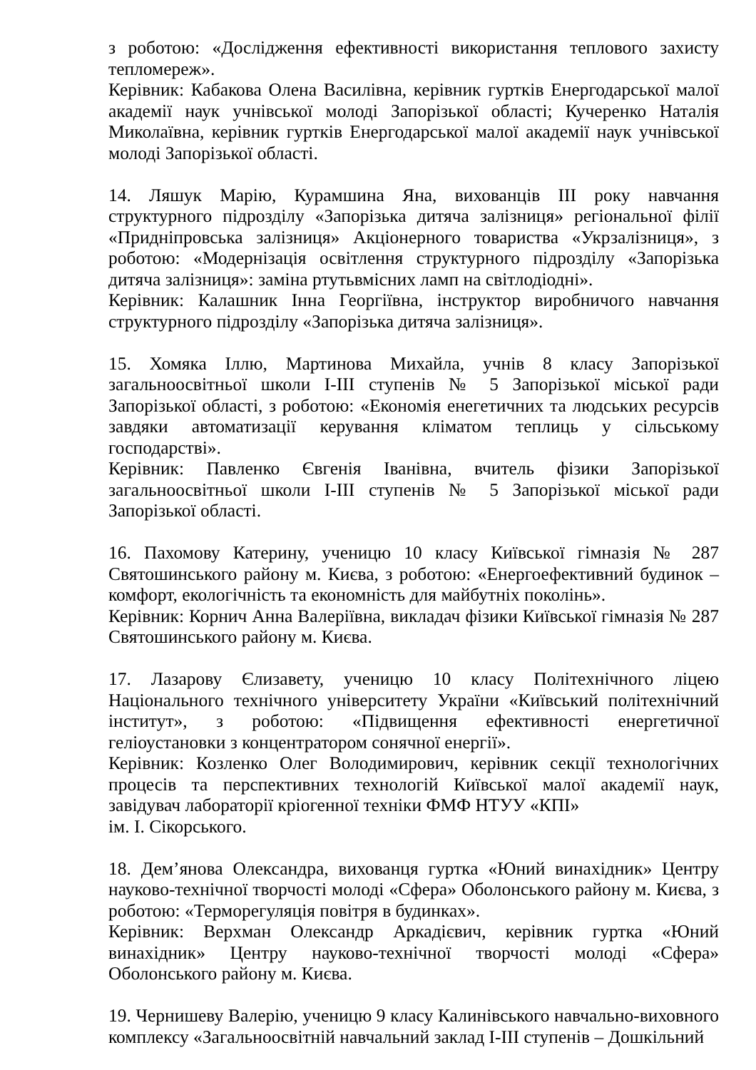з роботою: «Дослідження ефективності використання теплового захисту тепломереж».
Керівник: Кабакова Олена Василівна, керівник гуртків Енергодарської малої академії наук учнівської молоді Запорізької області; Кучеренко Наталія Миколаївна, керівник гуртків Енергодарської малої академії наук учнівської молоді Запорізької області.
14. Ляшук Марію, Курамшина Яна, вихованців III року навчання структурного підрозділу «Запорізька дитяча залізниця» регіональної філії «Придніпровська залізниця» Акціонерного товариства «Укрзалізниця», з роботою: «Модернізація освітлення структурного підрозділу «Запорізька дитяча залізниця»: заміна ртутьвмісних ламп на світлодіодні».
Керівник: Калашник Інна Георгіївна, інструктор виробничого навчання структурного підрозділу «Запорізька дитяча залізниця».
15. Хомяка Іллю, Мартинова Михайла, учнів 8 класу Запорізької загальноосвітньої школи I-III ступенів № 5 Запорізької міської ради Запорізької області, з роботою: «Економія енегетичних та людських ресурсів завдяки автоматизації керування кліматом теплиць у сільському господарстві».
Керівник: Павленко Євгенія Іванівна, вчитель фізики Запорізької загальноосвітньої школи I-III ступенів № 5 Запорізької міської ради Запорізької області.
16. Пахомову Катерину, ученицю 10 класу Київської гімназія № 287 Святошинського району м. Києва, з роботою: «Енергоефективний будинок – комфорт, екологічність та економність для майбутніх поколінь».
Керівник: Корнич Анна Валеріївна, викладач фізики Київської гімназія № 287 Святошинського району м. Києва.
17. Лазарову Єлизавету, ученицю 10 класу Політехнічного ліцею Національного технічного університету України «Київський політехнічний інститут», з роботою: «Підвищення ефективності енергетичної геліоустановки з концентратором сонячної енергії».
Керівник: Козленко Олег Володимирович, керівник секції технологічних процесів та перспективних технологій Київської малої академії наук, завідувач лабораторії кріогенної техніки ФМФ НТУУ «КПІ»
ім. І. Сікорського.
18. Дем’янова Олександра, вихованця гуртка «Юний винахідник» Центру науково-технічної творчості молоді «Сфера» Оболонського району м. Києва, з роботою: «Терморегуляція повітря в будинках».
Керівник: Верхман Олександр Аркадієвич, керівник гуртка «Юний винахідник» Центру науково-технічної творчості молоді «Сфера» Оболонського району м. Києва.
19. Чернишеву Валерію, ученицю 9 класу Калинівського навчально-виховного комплексу «Загальноосвітній навчальний заклад I-III ступенів – Дошкільний